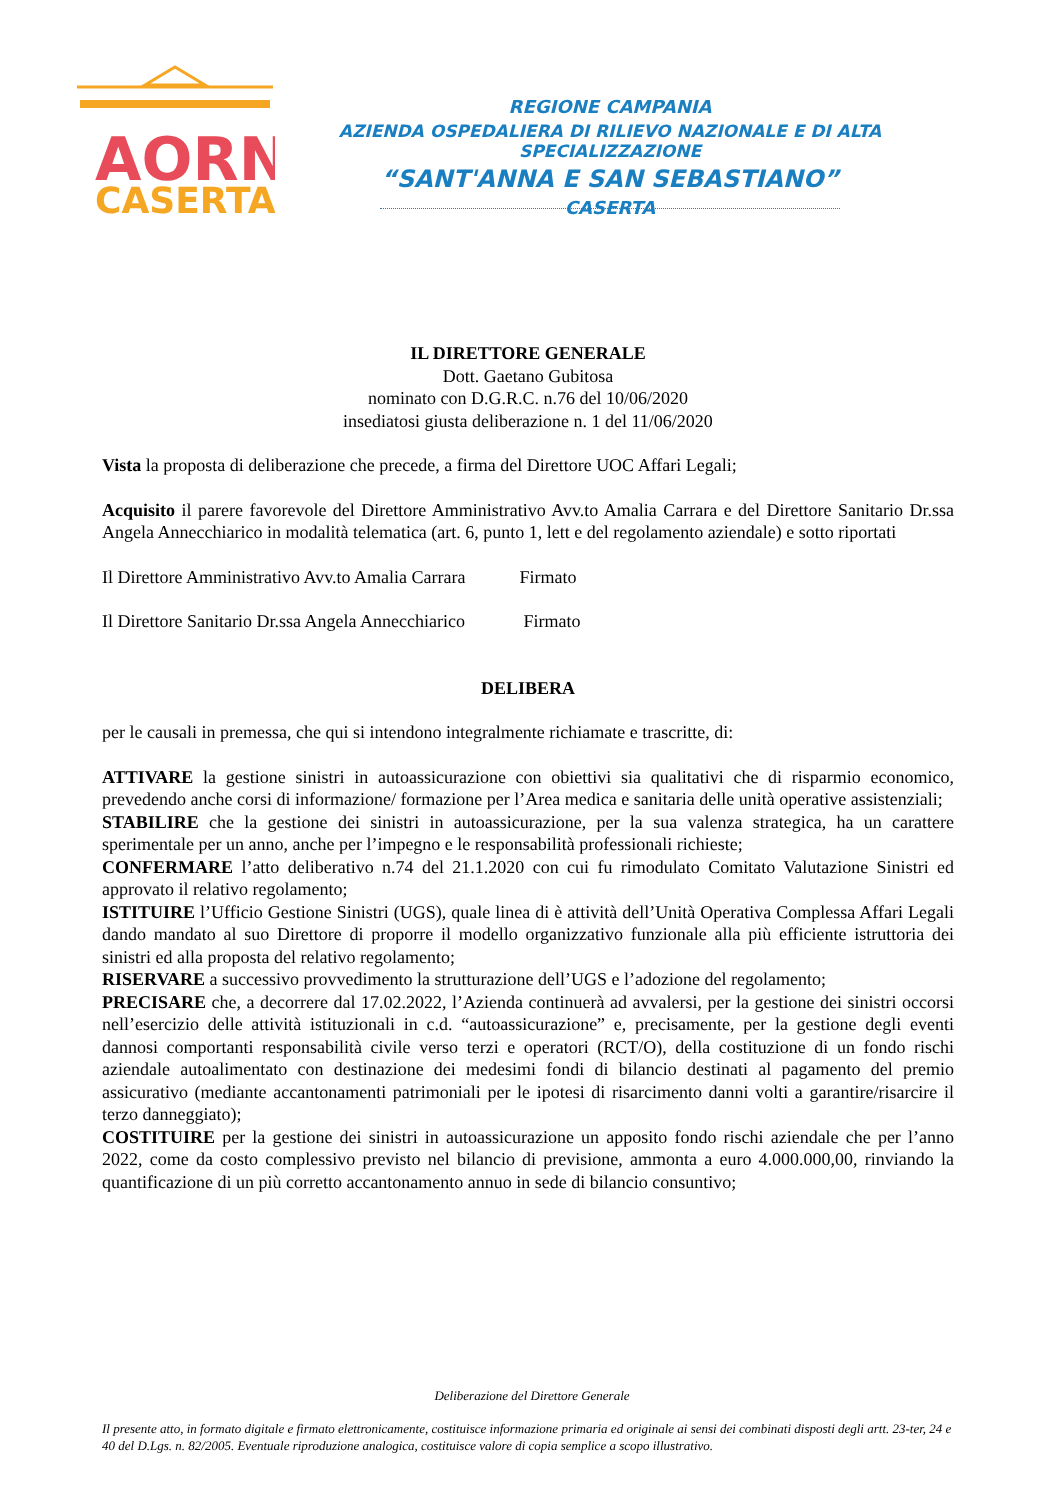AORN
CASERTA
REGIONE CAMPANIA
AZIENDA OSPEDALIERA DI RILIEVO NAZIONALE E DI ALTA SPECIALIZZAZIONE
“SANT'ANNA E SAN SEBASTIANO”
CASERTA
IL DIRETTORE GENERALE
Dott. Gaetano Gubitosa
nominato con D.G.R.C. n.76 del 10/06/2020
insediatosi giusta deliberazione n. 1 del 11/06/2020
Vista la proposta di deliberazione che precede, a firma del Direttore UOC Affari Legali;
Acquisito il parere favorevole del Direttore Amministrativo Avv.to Amalia Carrara e del Direttore Sanitario Dr.ssa Angela Annecchiarico in modalità telematica (art. 6, punto 1, lett e del regolamento aziendale) e sotto riportati
Il Direttore Amministrativo Avv.to Amalia Carrara Firmato
Il Direttore Sanitario Dr.ssa Angela Annecchiarico Firmato
DELIBERA
per le causali in premessa, che qui si intendono integralmente richiamate e trascritte, di:
ATTIVARE la gestione sinistri in autoassicurazione con obiettivi sia qualitativi che di risparmio economico, prevedendo anche corsi di informazione/ formazione per l’Area medica e sanitaria delle unità operative assistenziali;
STABILIRE che la gestione dei sinistri in autoassicurazione, per la sua valenza strategica, ha un carattere sperimentale per un anno, anche per l’impegno e le responsabilità professionali richieste;
CONFERMARE l’atto deliberativo n.74 del 21.1.2020 con cui fu rimodulato Comitato Valutazione Sinistri ed approvato il relativo regolamento;
ISTITUIRE l’Ufficio Gestione Sinistri (UGS), quale linea di è attività dell’Unità Operativa Complessa Affari Legali dando mandato al suo Direttore di proporre il modello organizzativo funzionale alla più efficiente istruttoria dei sinistri ed alla proposta del relativo regolamento;
RISERVARE a successivo provvedimento la strutturazione dell’UGS e l’adozione del regolamento;
PRECISARE che, a decorrere dal 17.02.2022, l’Azienda continuerà ad avvalersi, per la gestione dei sinistri occorsi nell’esercizio delle attività istituzionali in c.d. “autoassicurazione” e, precisamente, per la gestione degli eventi dannosi comportanti responsabilità civile verso terzi e operatori (RCT/O), della costituzione di un fondo rischi aziendale autoalimentato con destinazione dei medesimi fondi di bilancio destinati al pagamento del premio assicurativo (mediante accantonamenti patrimoniali per le ipotesi di risarcimento danni volti a garantire/risarcire il terzo danneggiato);
COSTITUIRE per la gestione dei sinistri in autoassicurazione un apposito fondo rischi aziendale che per l’anno 2022, come da costo complessivo previsto nel bilancio di previsione, ammonta a euro 4.000.000,00, rinviando la quantificazione di un più corretto accantonamento annuo in sede di bilancio consuntivo;
Deliberazione del Direttore Generale
Il presente atto, in formato digitale e firmato elettronicamente, costituisce informazione primaria ed originale ai sensi dei combinati disposti degli artt. 23-ter, 24 e 40 del D.Lgs. n. 82/2005. Eventuale riproduzione analogica, costituisce valore di copia semplice a scopo illustrativo.